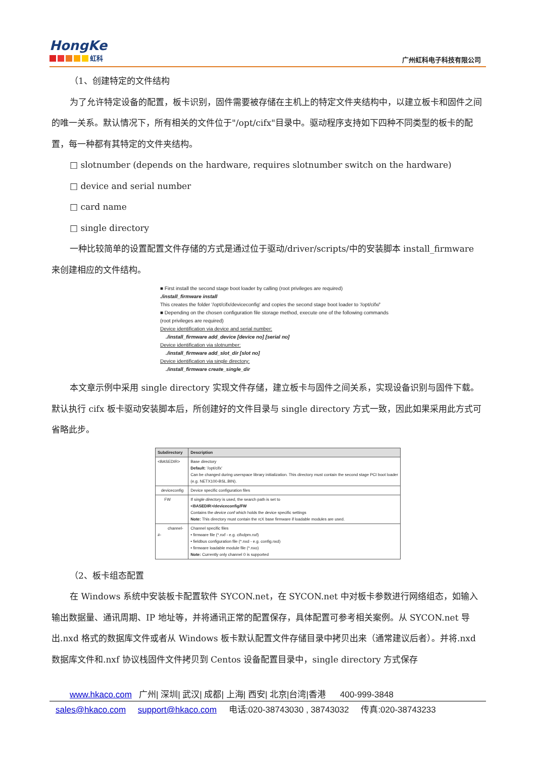HongKe
虹科
广州虹科电子科技有限公司
（1、创建特定的文件结构
为了允许特定设备的配置，板卡识别，固件需要被存储在主机上的特定文件夹结构中，以建立板卡和固件之间的唯一关系。默认情况下，所有相关的文件位于"/opt/cifx"目录中。驱动程序支持如下四种不同类型的板卡的配置，每一种都有其特定的文件夹结构。
□ slotnumber (depends on the hardware, requires slotnumber switch on the hardware)
□ device and serial number
□ card name
□ single directory
一种比较简单的设置配置文件存储的方式是通过位于驱动/driver/scripts/中的安装脚本 install_firmware 来创建相应的文件结构。
■ First install the second stage boot loader by calling (root privileges are required)
./install_firmware install
This creates the folder '/opt/cifx/deviceconfig' and copies the second stage boot loader to '/opt/cifx/'
■ Depending on the chosen configuration file storage method, execute one of the following commands (root privileges are required)
Device identification via device and serial number:
./install_firmware add_device [device no] [serial no]
Device identification via slotnumber:
./install_firmware add_slot_dir [slot no]
Device identification via single directory:
./install_firmware create_single_dir
本文章示例中采用 single directory 实现文件存储，建立板卡与固件之间关系，实现设备识别与固件下载。默认执行 cifx 板卡驱动安装脚本后，所创建好的文件目录与 single directory 方式一致，因此如果采用此方式可省略此步。
| Subdirectory | Description |
| --- | --- |
| <BASEDIR> | Base directory Default: '/opt/cifx' Can be changed during userspace library initialization. This directory must contain the second stage PCI boot loader (e.g. NETX100-BSL.BIN). |
| deviceconfig | Device specific configuration files |
| FW | If single directory is used, the search path is set to <BASEDIR>/deviceconfig/FW Contains the device conf which holds the device specific settings Note: This directory must contain the rcX base firmware if loadable modules are used. |
| channel-#- | Channel specific files • firmware file (*.nxf - e.g. cifxdpm.nxf) • fieldbus configuration file (*.nxd - e.g. config.nxd) • firmware loadable module file (*.nxo) Note: Currently only channel 0 is supported |
（2、板卡组态配置
在 Windows 系统中安装板卡配置软件 SYCON.net，在 SYCON.net 中对板卡参数进行网络组态，如输入输出数据量、通讯周期、IP 地址等，并将通讯正常的配置保存，具体配置可参考相关案例。从 SYCON.net 导出.nxd 格式的数据库文件或者从 Windows 板卡默认配置文件存储目录中拷贝出来（通常建议后者）。并将.nxd 数据库文件和.nxf 协议栈固件文件拷贝到 Centos 设备配置目录中，single directory 方式保存
www.hkaco.com 广州| 深圳| 武汉| 成都| 上海| 西安| 北京|台湾|香港 400-999-3848
sales@hkaco.com support@hkaco.com 电话:020-38743030 , 38743032 传真:020-38743233